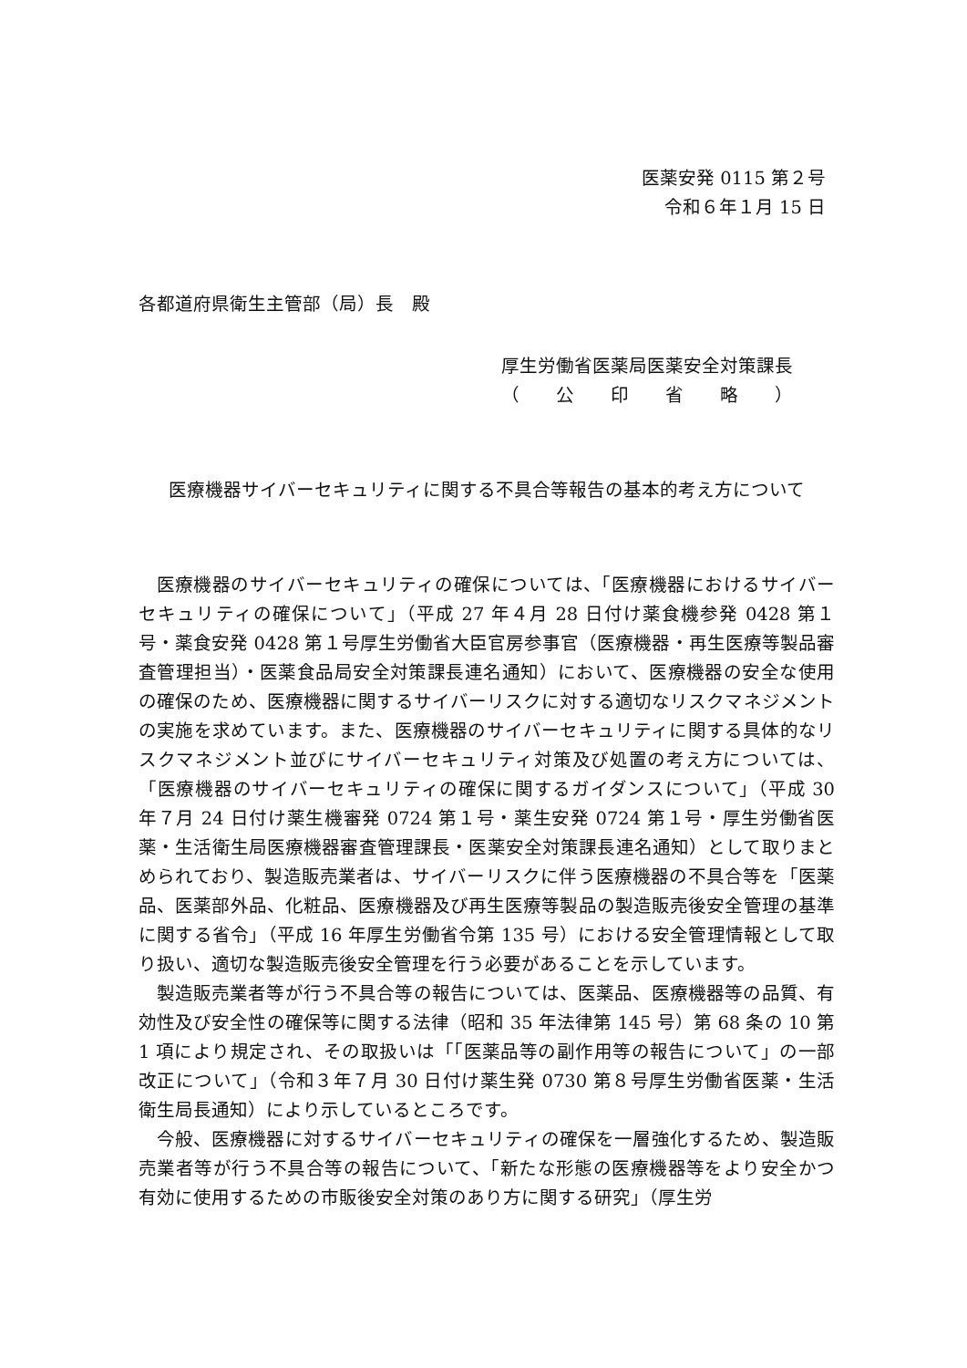医薬安発 0115 第２号
令和６年１月 15 日
各都道府県衛生主管部（局）長　殿
厚生労働省医薬局医薬安全対策課長
（　　公　　印　　省　　略　　）
医療機器サイバーセキュリティに関する不具合等報告の基本的考え方について
医療機器のサイバーセキュリティの確保については、「医療機器におけるサイバーセキュリティの確保について」（平成 27 年４月 28 日付け薬食機参発 0428 第１号・薬食安発 0428 第１号厚生労働省大臣官房参事官（医療機器・再生医療等製品審査管理担当）・医薬食品局安全対策課長連名通知）において、医療機器の安全な使用の確保のため、医療機器に関するサイバーリスクに対する適切なリスクマネジメントの実施を求めています。また、医療機器のサイバーセキュリティに関する具体的なリスクマネジメント並びにサイバーセキュリティ対策及び処置の考え方については、「医療機器のサイバーセキュリティの確保に関するガイダンスについて」（平成 30 年７月 24 日付け薬生機審発 0724 第１号・薬生安発 0724 第１号・厚生労働省医薬・生活衛生局医療機器審査管理課長・医薬安全対策課長連名通知）として取りまとめられており、製造販売業者は、サイバーリスクに伴う医療機器の不具合等を「医薬品、医薬部外品、化粧品、医療機器及び再生医療等製品の製造販売後安全管理の基準に関する省令」（平成 16 年厚生労働省令第 135 号）における安全管理情報として取り扱い、適切な製造販売後安全管理を行う必要があることを示しています。
製造販売業者等が行う不具合等の報告については、医薬品、医療機器等の品質、有効性及び安全性の確保等に関する法律（昭和 35 年法律第 145 号）第 68 条の 10 第 1 項により規定され、その取扱いは「「医薬品等の副作用等の報告について」の一部改正について」（令和３年７月 30 日付け薬生発 0730 第８号厚生労働省医薬・生活衛生局長通知）により示しているところです。
今般、医療機器に対するサイバーセキュリティの確保を一層強化するため、製造販売業者等が行う不具合等の報告について、「新たな形態の医療機器等をより安全かつ有効に使用するための市販後安全対策のあり方に関する研究」（厚生労